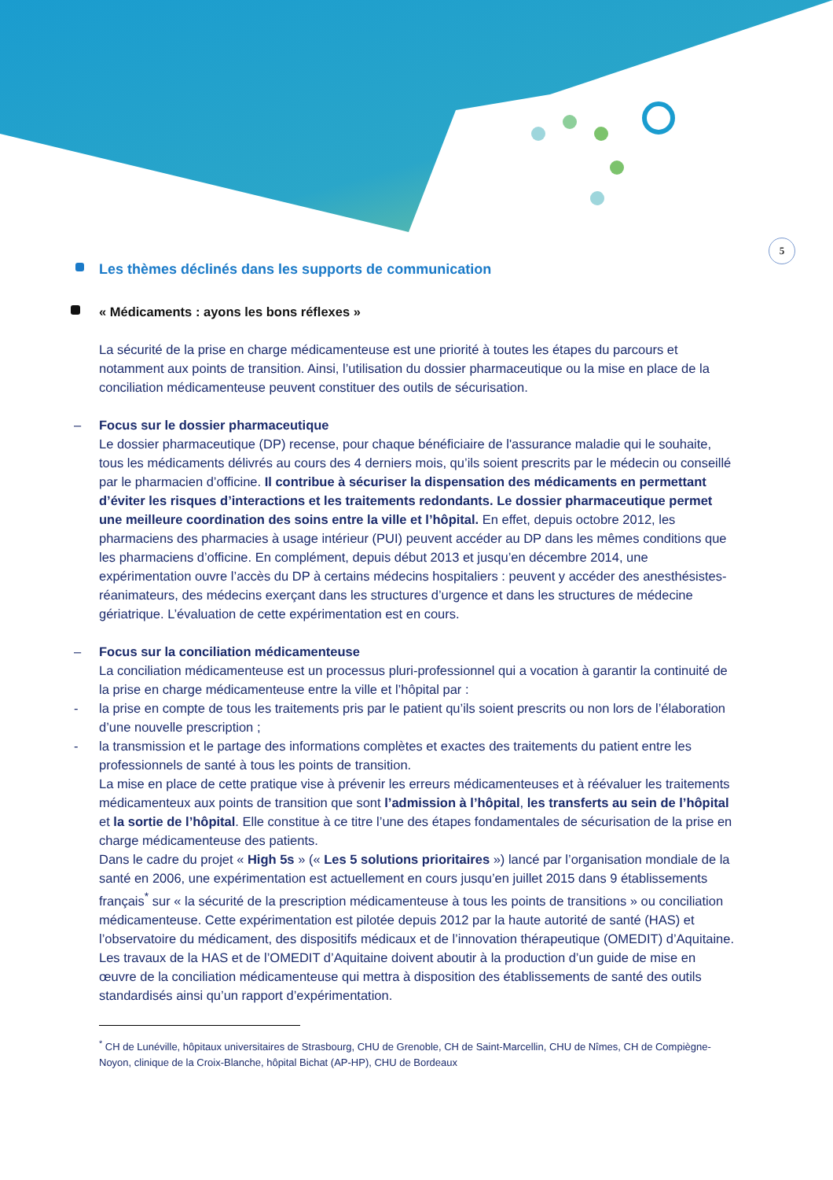5
Les thèmes déclinés dans les supports de communication
« Médicaments : ayons les bons réflexes »
La sécurité de la prise en charge médicamenteuse est une priorité à toutes les étapes du parcours et notamment aux points de transition. Ainsi, l’utilisation du dossier pharmaceutique ou la mise en place de la conciliation médicamenteuse peuvent constituer des outils de sécurisation.
– Focus sur le dossier pharmaceutique
Le dossier pharmaceutique (DP) recense, pour chaque bénéficiaire de l'assurance maladie qui le souhaite, tous les médicaments délivrés au cours des 4 derniers mois, qu’ils soient prescrits par le médecin ou conseillé par le pharmacien d’officine. Il contribue à sécuriser la dispensation des médicaments en permettant d’éviter les risques d’interactions et les traitements redondants. Le dossier pharmaceutique permet une meilleure coordination des soins entre la ville et l’hôpital. En effet, depuis octobre 2012, les pharmaciens des pharmacies à usage intérieur (PUI) peuvent accéder au DP dans les mêmes conditions que les pharmaciens d’officine. En complément, depuis début 2013 et jusqu’en décembre 2014, une expérimentation ouvre l’accès du DP à certains médecins hospitaliers : peuvent y accéder des anesthésistes-réanimateurs, des médecins exerçant dans les structures d’urgence et dans les structures de médecine gériatrique. L’évaluation de cette expérimentation est en cours.
– Focus sur la conciliation médicamenteuse
La conciliation médicamenteuse est un processus pluri-professionnel qui a vocation à garantir la continuité de la prise en charge médicamenteuse entre la ville et l’hôpital par :
- la prise en compte de tous les traitements pris par le patient qu’ils soient prescrits ou non lors de l’élaboration d’une nouvelle prescription ;
- la transmission et le partage des informations complètes et exactes des traitements du patient entre les professionnels de santé à tous les points de transition.
La mise en place de cette pratique vise à prévenir les erreurs médicamenteuses et à réévaluer les traitements médicamenteux aux points de transition que sont l’admission à l’hôpital, les transferts au sein de l’hôpital et la sortie de l’hôpital. Elle constitue à ce titre l’une des étapes fondamentales de sécurisation de la prise en charge médicamenteuse des patients.
Dans le cadre du projet « High 5s » (« Les 5 solutions prioritaires ») lancé par l’organisation mondiale de la santé en 2006, une expérimentation est actuellement en cours jusqu’en juillet 2015 dans 9 établissements français<sup>*</sup> sur « la sécurité de la prescription médicamenteuse à tous les points de transitions » ou conciliation médicamenteuse. Cette expérimentation est pilotée depuis 2012 par la haute autorité de santé (HAS) et l’observatoire du médicament, des dispositifs médicaux et de l’innovation thérapeutique (OMEDIT) d’Aquitaine.
Les travaux de la HAS et de l’OMEDIT d’Aquitaine doivent aboutir à la production d’un guide de mise en œuvre de la conciliation médicamenteuse qui mettra à disposition des établissements de santé des outils standardisés ainsi qu’un rapport d’expérimentation.
<sup>*</sup> CH de Lunéville, hôpitaux universitaires de Strasbourg, CHU de Grenoble, CH de Saint-Marcellin, CHU de Nîmes, CH de Compiègne-Noyon, clinique de la Croix-Blanche, hôpital Bichat (AP-HP), CHU de Bordeaux